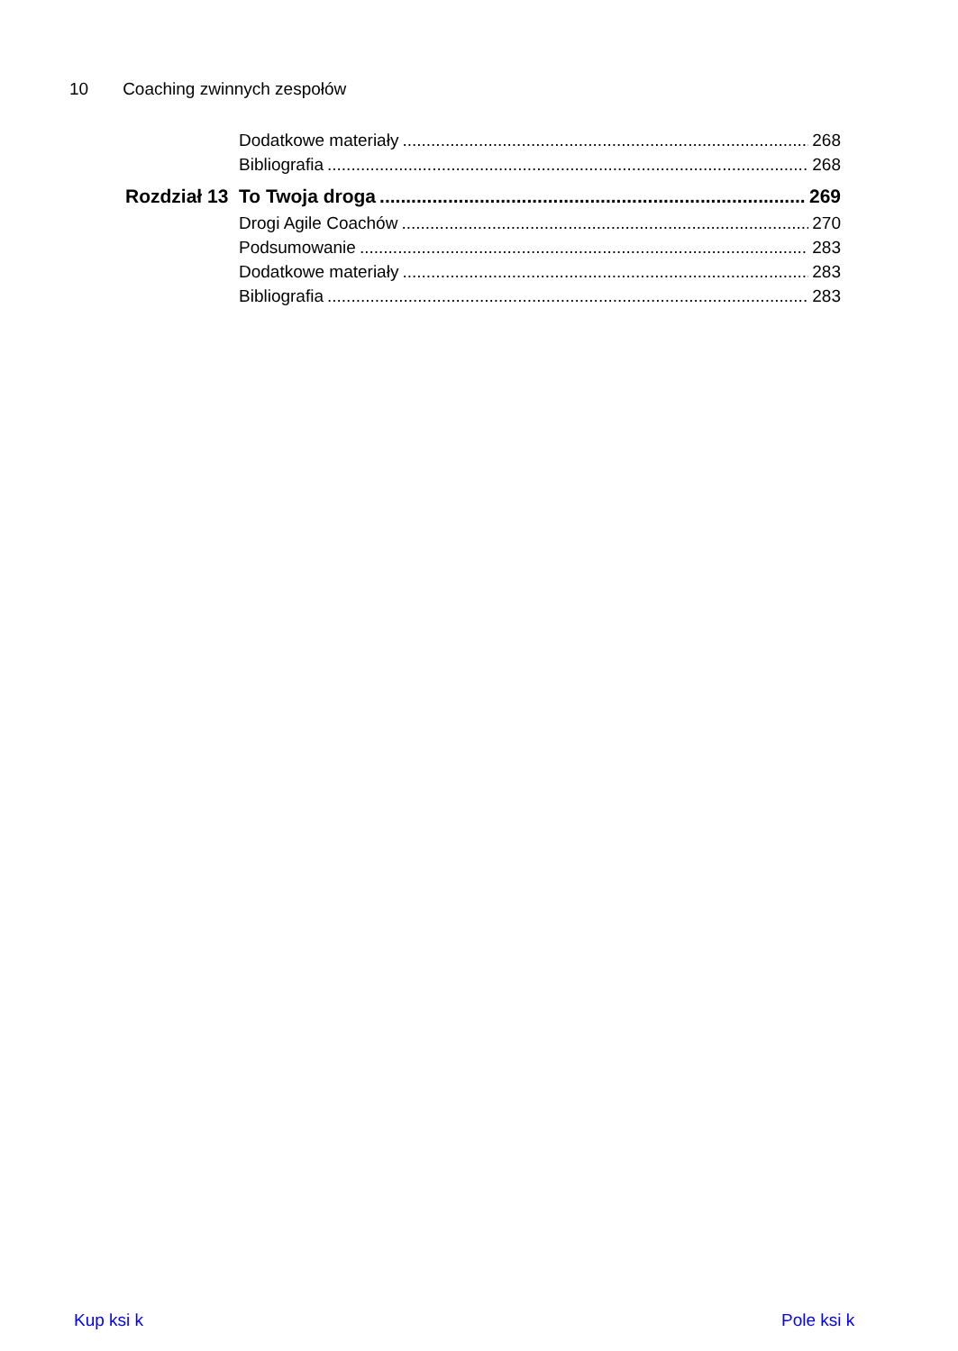10 Coaching zwinnych zespołów
Dodatkowe materiały 268
Bibliografia 268
Rozdział 13
To Twoja droga 269
Drogi Agile Coachów 270
Podsumowanie 283
Dodatkowe materiały 283
Bibliografia 283
Kup ksi k Pole ksi k